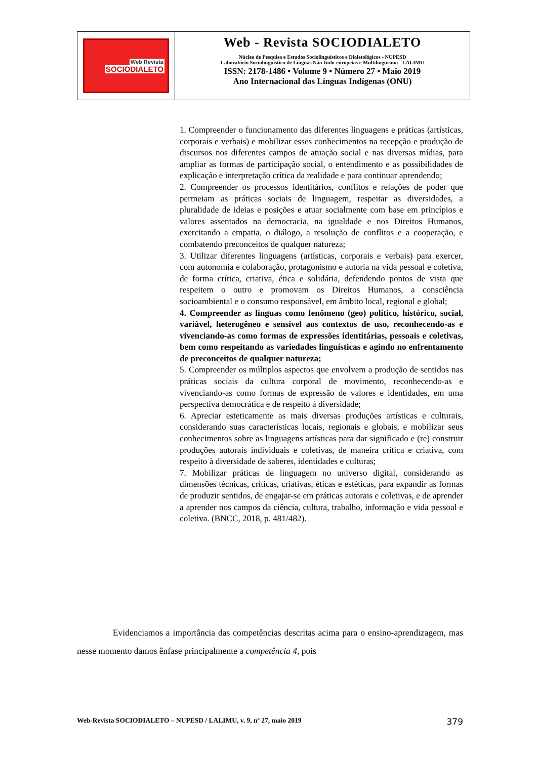Web Revista
SOCIODIALETO
Web - Revista SOCIODIALETO
Núcleo de Pesquisa e Estudos Sociolinguísticos e Dialetológicos - NUPESD
Laboratório Sociolinguístico de Línguas Não-Indo-europeias e Multilinguismo - LALIMU
ISSN: 2178-1486 • Volume 9 • Número 27 • Maio 2019
Ano Internacional das Línguas Indígenas (ONU)
1. Compreender o funcionamento das diferentes linguagens e práticas (artísticas, corporais e verbais) e mobilizar esses conhecimentos na recepção e produção de discursos nos diferentes campos de atuação social e nas diversas mídias, para ampliar as formas de participação social, o entendimento e as possibilidades de explicação e interpretação crítica da realidade e para continuar aprendendo;
2. Compreender os processos identitários, conflitos e relações de poder que permeiam as práticas sociais de linguagem, respeitar as diversidades, a pluralidade de ideias e posições e atuar socialmente com base em princípios e valores assentados na democracia, na igualdade e nos Direitos Humanos, exercitando a empatia, o diálogo, a resolução de conflitos e a cooperação, e combatendo preconceitos de qualquer natureza;
3. Utilizar diferentes linguagens (artísticas, corporais e verbais) para exercer, com autonomia e colaboração, protagonismo e autoria na vida pessoal e coletiva, de forma crítica, criativa, ética e solidária, defendendo pontos de vista que respeitem o outro e promovam os Direitos Humanos, a consciência socioambiental e o consumo responsável, em âmbito local, regional e global;
4. Compreender as línguas como fenômeno (geo) político, histórico, social, variável, heterogêneo e sensível aos contextos de uso, reconhecendo-as e vivenciando-as como formas de expressões identitárias, pessoais e coletivas, bem como respeitando as variedades linguísticas e agindo no enfrentamento de preconceitos de qualquer natureza;
5. Compreender os múltiplos aspectos que envolvem a produção de sentidos nas práticas sociais da cultura corporal de movimento, reconhecendo-as e vivenciando-as como formas de expressão de valores e identidades, em uma perspectiva democrática e de respeito à diversidade;
6. Apreciar esteticamente as mais diversas produções artísticas e culturais, considerando suas características locais, regionais e globais, e mobilizar seus conhecimentos sobre as linguagens artísticas para dar significado e (re) construir produções autorais individuais e coletivas, de maneira crítica e criativa, com respeito à diversidade de saberes, identidades e culturas;
7. Mobilizar práticas de linguagem no universo digital, considerando as dimensões técnicas, críticas, criativas, éticas e estéticas, para expandir as formas de produzir sentidos, de engajar-se em práticas autorais e coletivas, e de aprender a aprender nos campos da ciência, cultura, trabalho, informação e vida pessoal e coletiva. (BNCC, 2018, p. 481/482).
Evidenciamos a importância das competências descritas acima para o ensino-aprendizagem, mas nesse momento damos ênfase principalmente a competência 4, pois
Web-Revista SOCIODIALETO – NUPESD / LALIMU, v. 9, nº 27, maio 2019 379